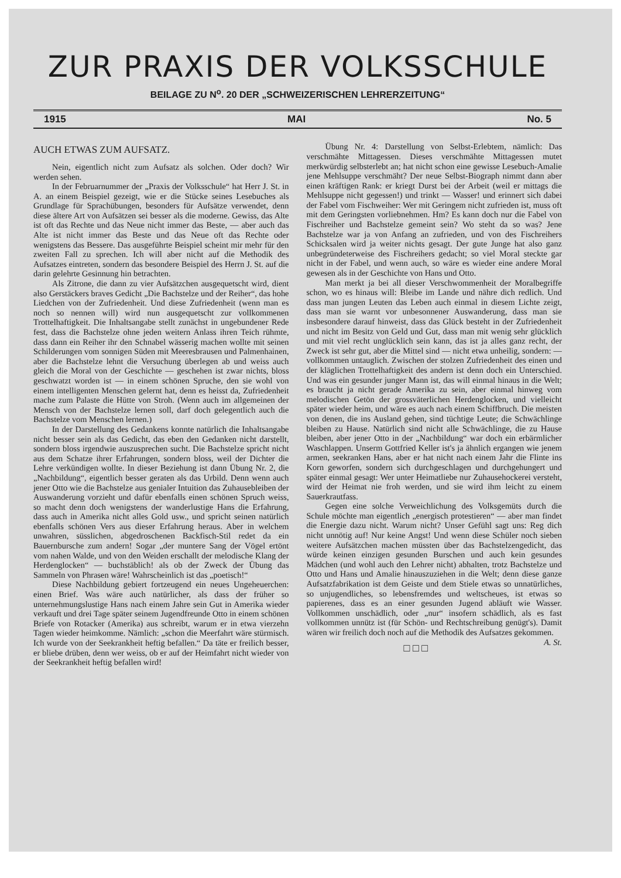ZUR PRAXIS DER VOLKSSCHULE
BEILAGE ZU N<sup>o</sup>. 20 DER „SCHWEIZERISCHEN LEHRERZEITUNG“
1915 MAI No. 5
AUCH ETWAS ZUM AUFSATZ.
Nein, eigentlich nicht zum Aufsatz als solchen. Oder doch? Wir werden sehen.
In der Februarnummer der „Praxis der Volksschule“ hat Herr J. St. in A. an einem Beispiel gezeigt, wie er die Stücke seines Lesebuches als Grundlage für Sprachübungen, besonders für Aufsätze verwendet, denn diese ältere Art von Aufsätzen sei besser als die moderne. Gewiss, das Alte ist oft das Rechte und das Neue nicht immer das Beste, — aber auch das Alte ist nicht immer das Beste und das Neue oft das Rechte oder wenigstens das Bessere. Das ausgeführte Beispiel scheint mir mehr für den zweiten Fall zu sprechen. Ich will aber nicht auf die Methodik des Aufsatzes eintreten, sondern das besondere Beispiel des Herrn J. St. auf die darin gelehrte Gesinnung hin betrachten.
Als Zitrone, die dann zu vier Aufsätzchen ausgequetscht wird, dient also Gerstäckers braves Gedicht „Die Bachstelze und der Reiher“, das hohe Liedchen von der Zufriedenheit. Und diese Zufriedenheit (wenn man es noch so nennen will) wird nun ausgequetscht zur vollkommenen Trottelhaftigkeit. Die Inhaltsangabe stellt zunächst in ungebundener Rede fest, dass die Bachstelze ohne jeden weitern Anlass ihren Teich rühmte, dass dann ein Reiher ihr den Schnabel wässerig machen wollte mit seinen Schilderungen vom sonnigen Süden mit Meeresbrausen und Palmenhainen, aber die Bachstelze lehnt die Versuchung überlegen ab und weiss auch gleich die Moral von der Geschichte — geschehen ist zwar nichts, bloss geschwatzt worden ist — in einem schönen Spruche, den sie wohl von einem intelligenten Menschen gelernt hat, denn es heisst da, Zufriedenheit mache zum Palaste die Hütte von Stroh. (Wenn auch im allgemeinen der Mensch von der Bachstelze lernen soll, darf doch gelegentlich auch die Bachstelze vom Menschen lernen.)
In der Darstellung des Gedankens konnte natürlich die Inhaltsangabe nicht besser sein als das Gedicht, das eben den Gedanken nicht darstellt, sondern bloss irgendwie auszusprechen sucht. Die Bachstelze spricht nicht aus dem Schatze ihrer Erfahrungen, sondern bloss, weil der Dichter die Lehre verkündigen wollte. In dieser Beziehung ist dann Übung Nr. 2, die „Nachbildung“, eigentlich besser geraten als das Urbild. Denn wenn auch jener Otto wie die Bachstelze aus genialer Intuition das Zuhausebleiben der Auswanderung vorzieht und dafür ebenfalls einen schönen Spruch weiss, so macht denn doch wenigstens der wanderlustige Hans die Erfahrung, dass auch in Amerika nicht alles Gold usw., und spricht seinen natürlich ebenfalls schönen Vers aus dieser Erfahrung heraus. Aber in welchem unwahren, süsslichen, abgedroschenen Backfisch-Stil redet da ein Bauernbursche zum andern! Sogar „der muntere Sang der Vögel ertönt vom nahen Walde, und von den Weiden erschallt der melodische Klang der Herdenglocken“ — buchstäblich! als ob der Zweck der Übung das Sammeln von Phrasen wäre! Wahrscheinlich ist das „poetisch!“
Diese Nachbildung gebiert fortzeugend ein neues Ungeheuerchen: einen Brief. Was wäre auch natürlicher, als dass der früher so unternehmungslustige Hans nach einem Jahre sein Gut in Amerika wieder verkauft und drei Tage später seinem Jugendfreunde Otto in einem schönen Briefe von Rotacker (Amerika) aus schreibt, warum er in etwa vierzehn Tagen wieder heimkomme. Nämlich: „schon die Meerfahrt wäre stürmisch. Ich wurde von der Seekrankheit heftig befallen.“ Da täte er freilich besser, er bliebe drüben, denn wer weiss, ob er auf der Heimfahrt nicht wieder von der Seekrankheit heftig befallen wird!
Übung Nr. 4: Darstellung von Selbst-Erlebtem, nämlich: Das verschmähte Mittagessen. Dieses verschmähte Mittagessen mutet merkwürdig selbsterlebt an; hat nicht schon eine gewisse Lesebuch-Amalie jene Mehlsuppe verschmäht? Der neue Selbst-Biograph nimmt dann aber einen kräftigen Rank: er kriegt Durst bei der Arbeit (weil er mittags die Mehlsuppe nicht gegessen!) und trinkt — Wasser! und erinnert sich dabei der Fabel vom Fischweiher: Wer mit Geringem nicht zufrieden ist, muss oft mit dem Geringsten vorliebnehmen. Hm? Es kann doch nur die Fabel von Fischreiher und Bachstelze gemeint sein? Wo steht da so was? Jene Bachstelze war ja von Anfang an zufrieden, und von des Fischreihers Schicksalen wird ja weiter nichts gesagt. Der gute Junge hat also ganz unbegründeterweise des Fischreihers gedacht; so viel Moral steckte gar nicht in der Fabel, und wenn auch, so wäre es wieder eine andere Moral gewesen als in der Geschichte von Hans und Otto.
Man merkt ja bei all dieser Verschwommenheit der Moralbegriffe schon, wo es hinaus will: Bleibe im Lande und nähre dich redlich. Und dass man jungen Leuten das Leben auch einmal in diesem Lichte zeigt, dass man sie warnt vor unbesonnener Auswanderung, dass man sie insbesondere darauf hinweist, dass das Glück besteht in der Zufriedenheit und nicht im Besitz von Geld und Gut, dass man mit wenig sehr glücklich und mit viel recht unglücklich sein kann, das ist ja alles ganz recht, der Zweck ist sehr gut, aber die Mittel sind — nicht etwa unheilig, sondern: — vollkommen untauglich. Zwischen der stolzen Zufriedenheit des einen und der kläglichen Trottelhaftigkeit des andern ist denn doch ein Unterschied. Und was ein gesunder junger Mann ist, das will einmal hinaus in die Welt; es braucht ja nicht gerade Amerika zu sein, aber einmal hinweg vom melodischen Getön der grossväterlichen Herdenglocken, und vielleicht später wieder heim, und wäre es auch nach einem Schiffbruch. Die meisten von denen, die ins Ausland gehen, sind tüchtige Leute; die Schwächlinge bleiben zu Hause. Natürlich sind nicht alle Schwächlinge, die zu Hause bleiben, aber jener Otto in der „Nachbildung“ war doch ein erbärmlicher Waschlappen. Unserm Gottfried Keller ist's ja ähnlich ergangen wie jenem armen, seekranken Hans, aber er hat nicht nach einem Jahr die Flinte ins Korn geworfen, sondern sich durchgeschlagen und durchgehungert und später einmal gesagt: Wer unter Heimatliebe nur Zuhausehockerei versteht, wird der Heimat nie froh werden, und sie wird ihm leicht zu einem Sauerkrautfass.
Gegen eine solche Verweichlichung des Volksgemüts durch die Schule möchte man eigentlich „energisch protestieren“ — aber man findet die Energie dazu nicht. Warum nicht? Unser Gefühl sagt uns: Reg dich nicht unnötig auf! Nur keine Angst! Und wenn diese Schüler noch sieben weitere Aufsätzchen machen müssten über das Bachstelzengedicht, das würde keinen einzigen gesunden Burschen und auch kein gesundes Mädchen (und wohl auch den Lehrer nicht) abhalten, trotz Bachstelze und Otto und Hans und Amalie hinauszuziehen in die Welt; denn diese ganze Aufsatzfabrikation ist dem Geiste und dem Stiele etwas so unnatürliches, so unjugendliches, so lebensfremdes und weltscheues, ist etwas so papierenes, dass es an einer gesunden Jugend abläuft wie Wasser. Vollkommen unschädlich, oder „nur“ insofern schädlich, als es fast vollkommen unnütz ist (für Schön- und Rechtschreibung genügt's). Damit wären wir freilich doch noch auf die Methodik des Aufsatzes gekommen. A. St.
□ □ □